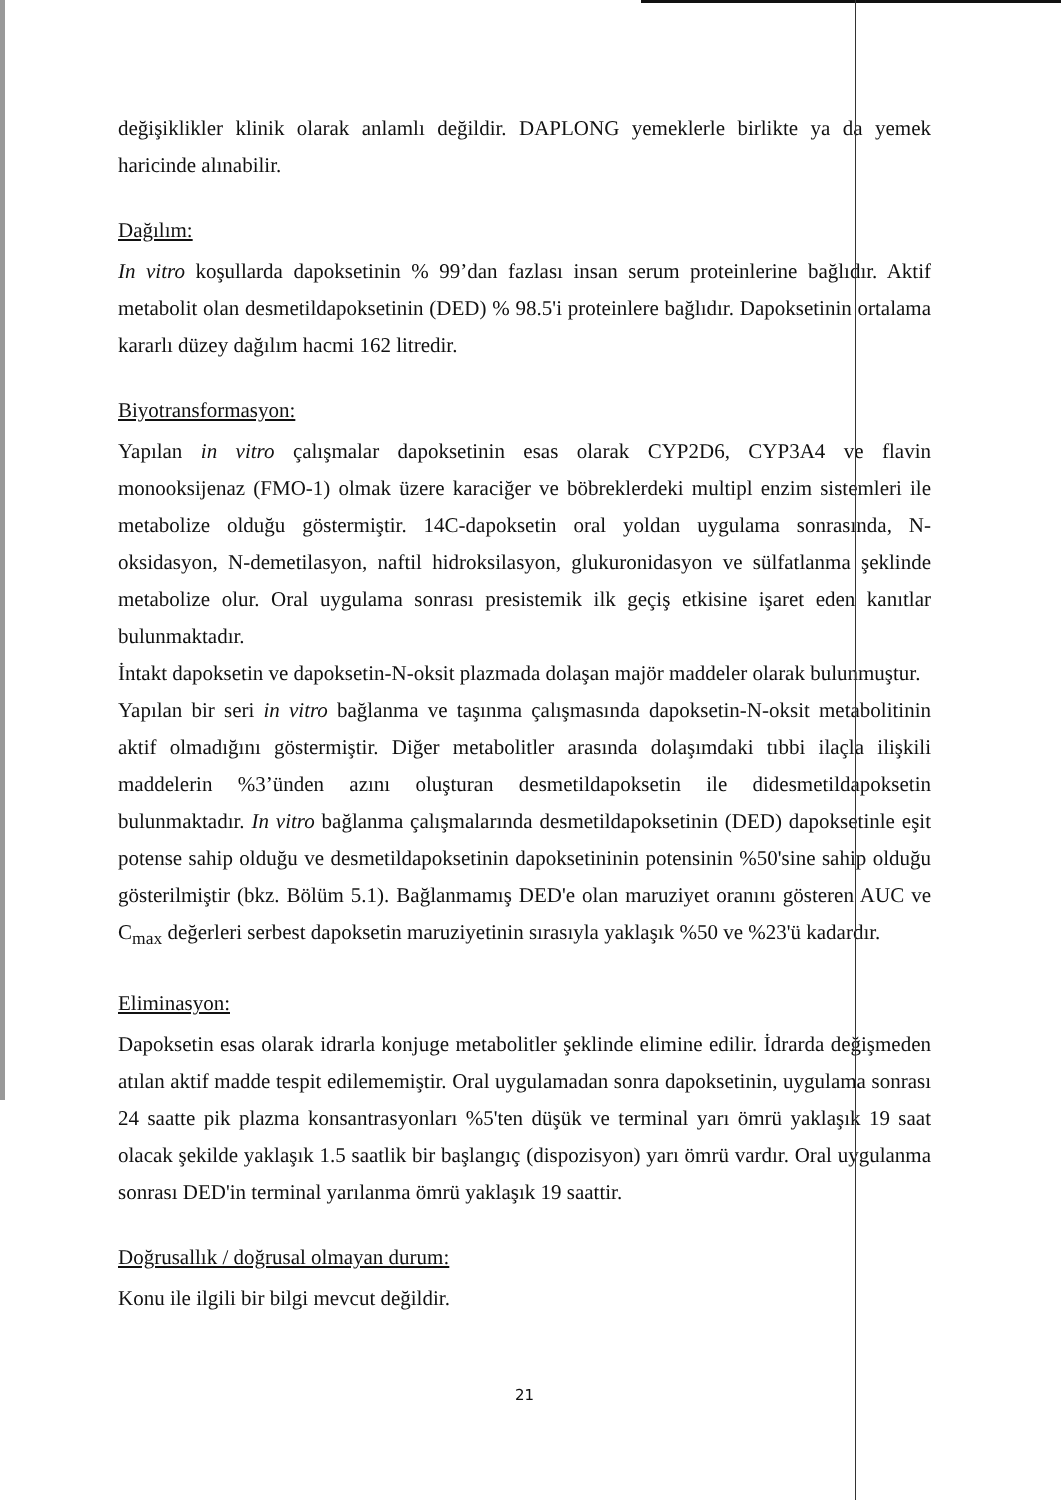değişiklikler klinik olarak anlamlı değildir. DAPLONG yemeklerle birlikte ya da yemek haricinde alınabilir.
Dağılım:
In vitro koşullarda dapoksetinin % 99’dan fazlası insan serum proteinlerine bağlıdır. Aktif metabolit olan desmetildapoksetinin (DED) % 98.5'i proteinlere bağlıdır. Dapoksetinin ortalama kararlı düzey dağılım hacmi 162 litredir.
Biyotransformasyon:
Yapılan in vitro çalışmalar dapoksetinin esas olarak CYP2D6, CYP3A4 ve flavin monooksijenaz (FMO-1) olmak üzere karaciğer ve böbreklerdeki multipl enzim sistemleri ile metabolize olduğu göstermiştir. 14C-dapoksetin oral yoldan uygulama sonrasında, N-oksidasyon, N-demetilasyon, naftil hidroksilasyon, glukuronidasyon ve sülfatlanma şeklinde metabolize olur. Oral uygulama sonrası presistemik ilk geçiş etkisine işaret eden kanıtlar bulunmaktadır.
İntakt dapoksetin ve dapoksetin-N-oksit plazmada dolaşan majör maddeler olarak bulunmuştur.
Yapılan bir seri in vitro bağlanma ve taşınma çalışmasında dapoksetin-N-oksit metabolitinin aktif olmadığını göstermiştir. Diğer metabolitler arasında dolaşımdaki tıbbi ilaçla ilişkili maddelerin %3’ünden azını oluşturan desmetildapoksetin ile didesmetildapoksetin bulunmaktadır. In vitro bağlanma çalışmalarında desmetildapoksetinin (DED) dapoksetinle eşit potense sahip olduğu ve desmetildapoksetinin dapoksetininin potensinin %50'sine sahip olduğu gösterilmiştir (bkz. Bölüm 5.1). Bağlanmamış DED'e olan maruziyet oranını gösteren AUC ve C<sub>max</sub> değerleri serbest dapoksetin maruziyetinin sırasıyla yaklaşık %50 ve %23'ü kadardır.
Eliminasyon:
Dapoksetin esas olarak idrarla konjuge metabolitler şeklinde elimine edilir. İdrarda değişmeden atılan aktif madde tespit edilememiştir. Oral uygulamadan sonra dapoksetinin, uygulama sonrası 24 saatte pik plazma konsantrasyonları %5'ten düşük ve terminal yarı ömrü yaklaşık 19 saat olacak şekilde yaklaşık 1.5 saatlik bir başlangıç (dispozisyon) yarı ömrü vardır. Oral uygulanma sonrası DED'in terminal yarılanma ömrü yaklaşık 19 saattir.
Doğrusallık / doğrusal olmayan durum:
Konu ile ilgili bir bilgi mevcut değildir.
21